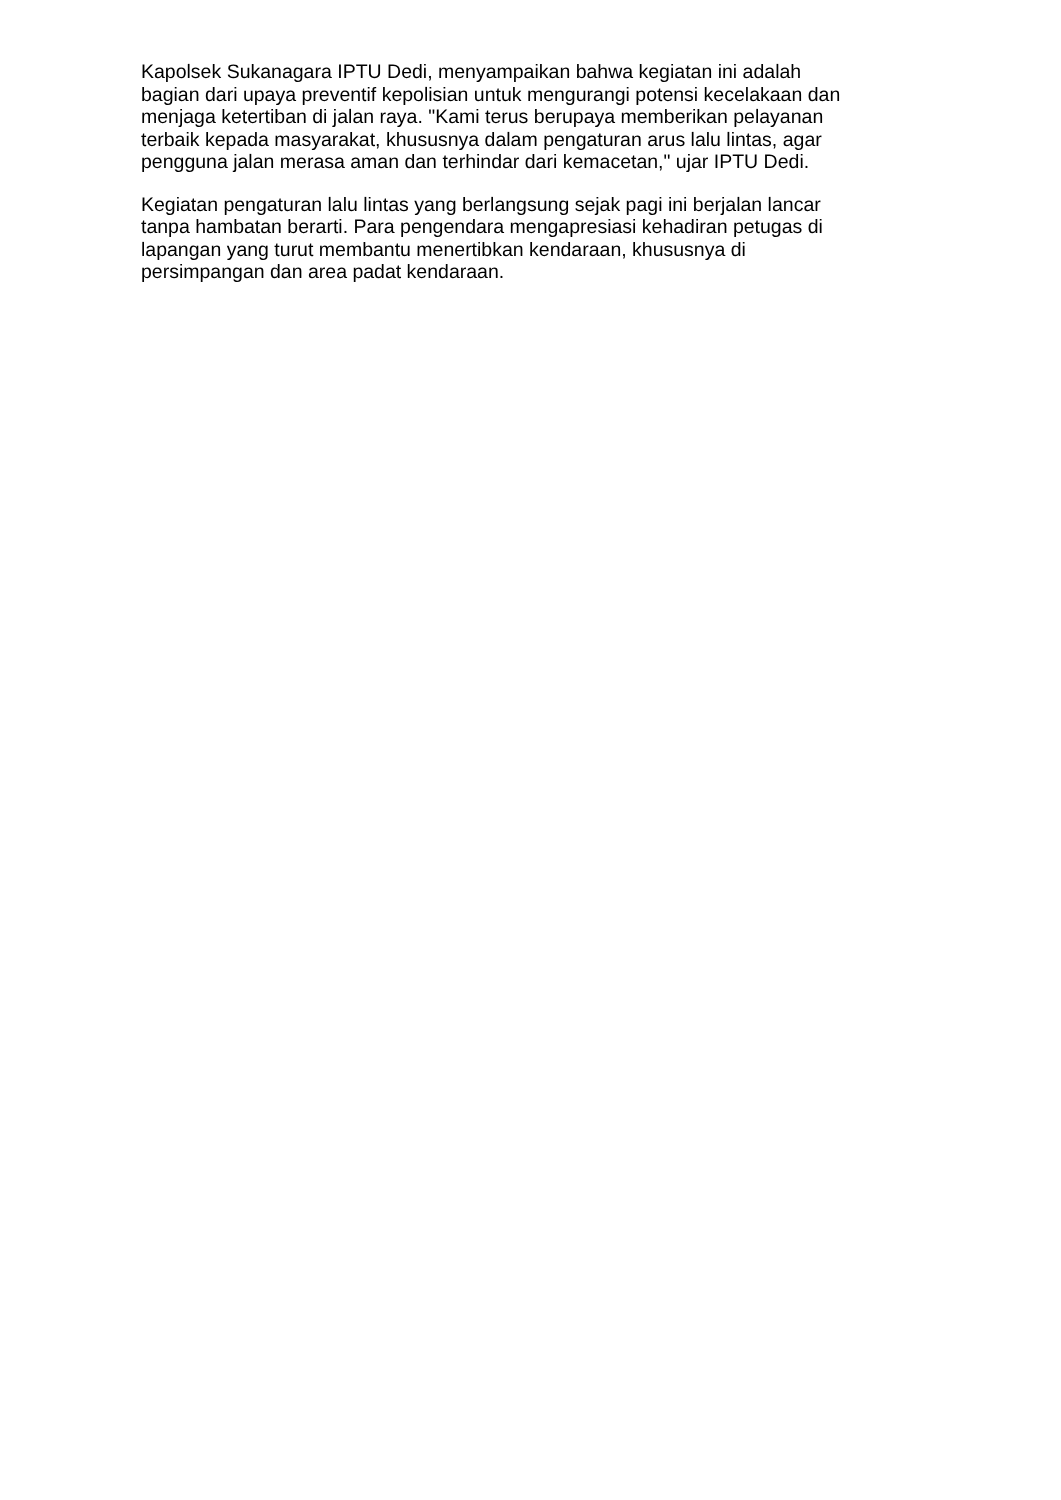Kapolsek Sukanagara IPTU Dedi, menyampaikan bahwa kegiatan ini adalah
bagian dari upaya preventif kepolisian untuk mengurangi potensi kecelakaan dan
menjaga ketertiban di jalan raya. "Kami terus berupaya memberikan pelayanan
terbaik kepada masyarakat, khususnya dalam pengaturan arus lalu lintas, agar
pengguna jalan merasa aman dan terhindar dari kemacetan," ujar IPTU Dedi.
Kegiatan pengaturan lalu lintas yang berlangsung sejak pagi ini berjalan lancar
tanpa hambatan berarti. Para pengendara mengapresiasi kehadiran petugas di
lapangan yang turut membantu menertibkan kendaraan, khususnya di
persimpangan dan area padat kendaraan.